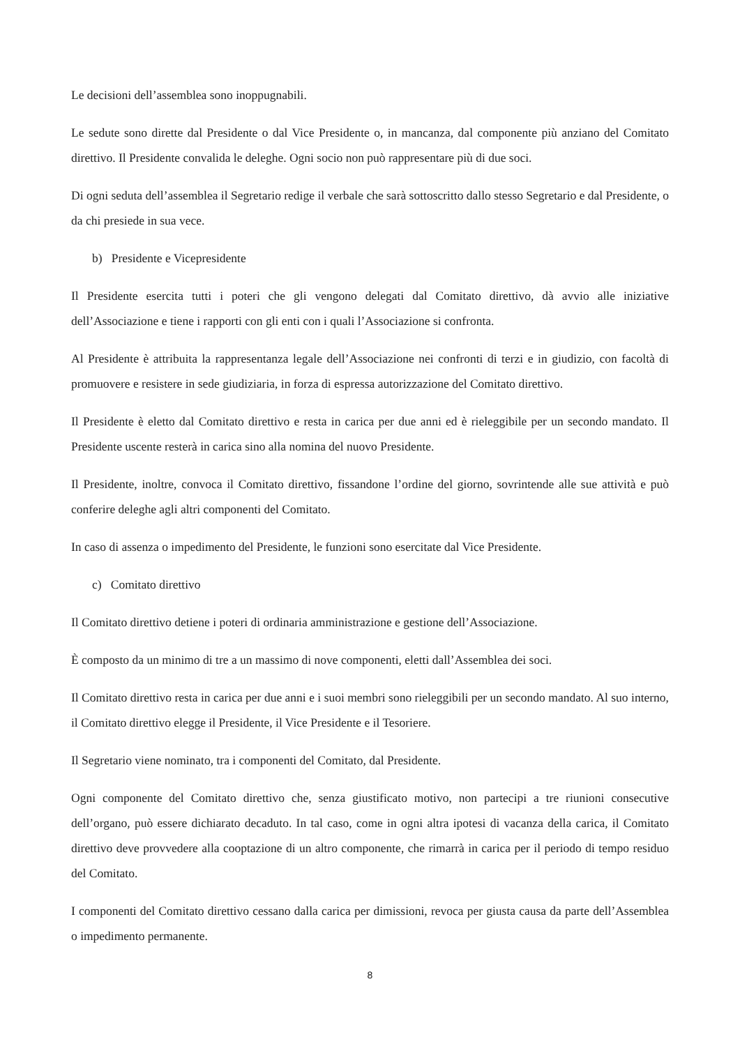Le decisioni dell’assemblea sono inoppugnabili.
Le sedute sono dirette dal Presidente o dal Vice Presidente o, in mancanza, dal componente più anziano del Comitato direttivo. Il Presidente convalida le deleghe. Ogni socio non può rappresentare più di due soci.
Di ogni seduta dell’assemblea il Segretario redige il verbale che sarà sottoscritto dallo stesso Segretario e dal Presidente, o da chi presiede in sua vece.
b) Presidente e Vicepresidente
Il Presidente esercita tutti i poteri che gli vengono delegati dal Comitato direttivo, dà avvio alle iniziative dell’Associazione e tiene i rapporti con gli enti con i quali l’Associazione si confronta.
Al Presidente è attribuita la rappresentanza legale dell’Associazione nei confronti di terzi e in giudizio, con facoltà di promuovere e resistere in sede giudiziaria, in forza di espressa autorizzazione del Comitato direttivo.
Il Presidente è eletto dal Comitato direttivo e resta in carica per due anni ed è rieleggibile per un secondo mandato. Il Presidente uscente resterà in carica sino alla nomina del nuovo Presidente.
Il Presidente, inoltre, convoca il Comitato direttivo, fissandone l’ordine del giorno, sovrintende alle sue attività e può conferire deleghe agli altri componenti del Comitato.
In caso di assenza o impedimento del Presidente, le funzioni sono esercitate dal Vice Presidente.
c) Comitato direttivo
Il Comitato direttivo detiene i poteri di ordinaria amministrazione e gestione dell’Associazione.
È composto da un minimo di tre a un massimo di nove componenti, eletti dall’Assemblea dei soci.
Il Comitato direttivo resta in carica per due anni e i suoi membri sono rieleggibili per un secondo mandato. Al suo interno, il Comitato direttivo elegge il Presidente, il Vice Presidente e il Tesoriere.
Il Segretario viene nominato, tra i componenti del Comitato, dal Presidente.
Ogni componente del Comitato direttivo che, senza giustificato motivo, non partecipi a tre riunioni consecutive dell’organo, può essere dichiarato decaduto. In tal caso, come in ogni altra ipotesi di vacanza della carica, il Comitato direttivo deve provvedere alla cooptazione di un altro componente, che rimarrà in carica per il periodo di tempo residuo del Comitato.
I componenti del Comitato direttivo cessano dalla carica per dimissioni, revoca per giusta causa da parte dell’Assemblea o impedimento permanente.
8